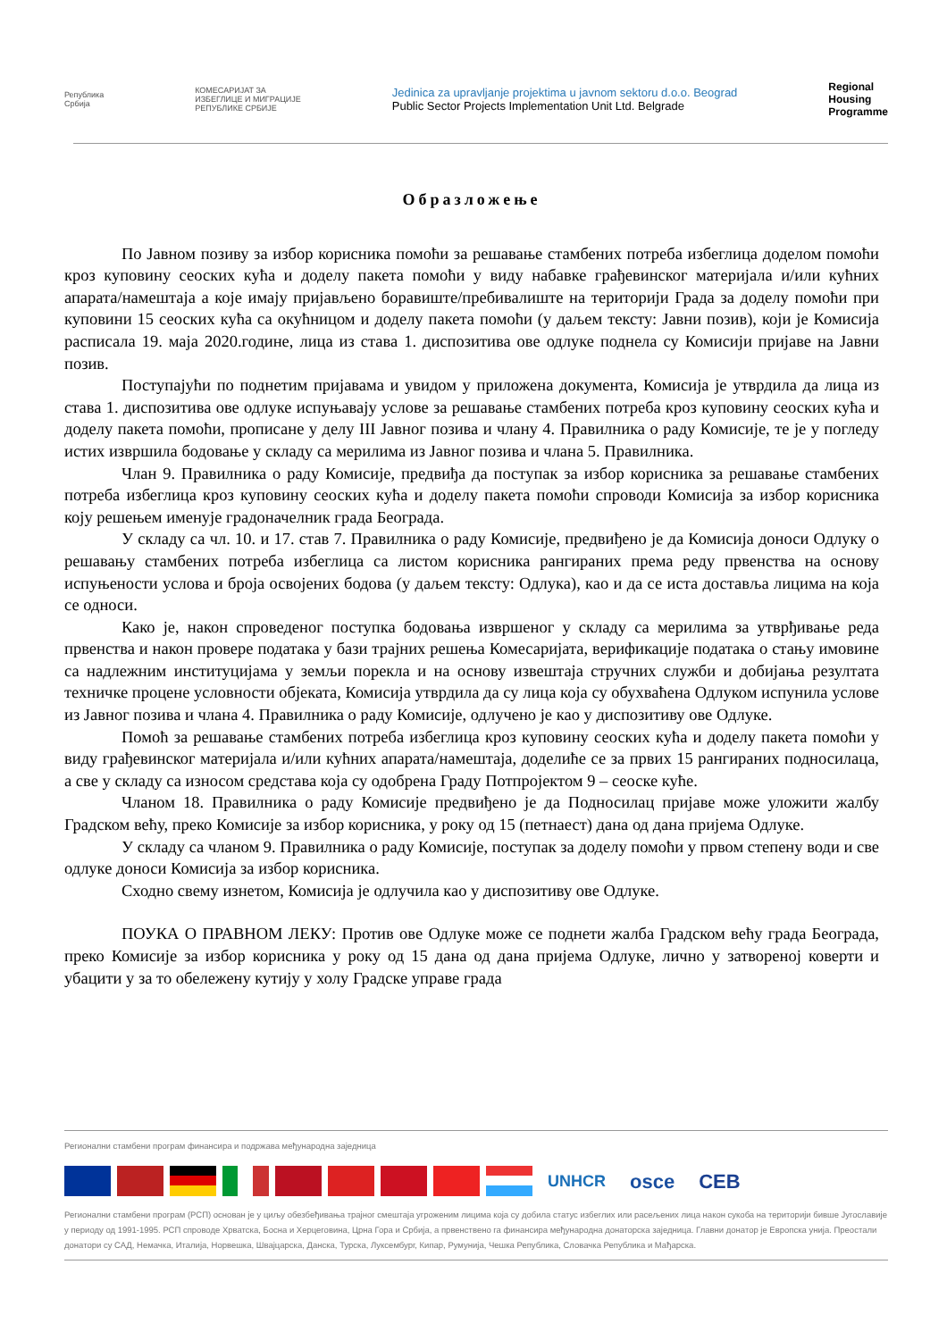Република
Србија
КОМЕСАРИЈАТ ЗА
ИЗБЕГЛИЦЕ И МИГРАЦИЈЕ
РЕПУБЛИКЕ СРБИЈЕ
Jedinica za upravljanje projektima u javnom sektoru d.o.o. Beograd
Public Sector Projects Implementation Unit Ltd. Belgrade
Regional
Housing
Programme
Образложење
По Јавном позиву за избор корисника помоћи за решавање стамбених потреба избеглица доделом помоћи кроз куповину сеоских кућа и доделу пакета помоћи у виду набавке грађевинског материјала и/или кућних апарата/намештаја а које имају пријављено боравиште/пребивалиште на територији Града за доделу помоћи при куповини 15 сеоских кућа са окућницом и доделу пакета помоћи (у даљем тексту: Јавни позив), који је Комисија расписала 19. маја 2020.године, лица из става 1. диспозитива ове одлуке поднела су Комисији пријаве на Јавни позив.
Поступајући по поднетим пријавама и увидом у приложена документа, Комисија је утврдила да лица из става 1. диспозитива ове одлуке испуњавају услове за решавање стамбених потреба кроз куповину сеоских кућа и доделу пакета помоћи, прописане у делу III Јавног позива и члану 4. Правилника о раду Комисије, те је у погледу истих извршила бодовање у складу са мерилима из Јавног позива и члана 5. Правилника.
Члан 9. Правилника о раду Комисије, предвиђа да поступак за избор корисника за решавање стамбених потреба избеглица кроз куповину сеоских кућа и доделу пакета помоћи спроводи Комисија за избор корисника коју решењем именује градоначелник града Београда.
У складу са чл. 10. и 17. став 7. Правилника о раду Комисије, предвиђено је да Комисија доноси Одлуку о решавању стамбених потреба избеглица са листом корисника рангираних према реду првенства на основу испуњености услова и броја освојених бодова (у даљем тексту: Одлука), као и да се иста доставља лицима на која се односи.
Како је, након спроведеног поступка бодовања извршеног у складу са мерилима за утврђивање реда првенства и након провере података у бази трајних решења Комесаријата, верификације података о стању имовине са надлежним институцијама у земљи порекла и на основу извештаја стручних служби и добијања резултата техничке процене условности објеката, Комисија утврдила да су лица која су обухваћена Одлуком испунила услове из Јавног позива и члана 4. Правилника о раду Комисије, одлучено је као у диспозитиву ове Одлуке.
Помоћ за решавање стамбених потреба избеглица кроз куповину сеоских кућа и доделу пакета помоћи у виду грађевинског материјала и/или кућних апарата/намештаја, доделиће се за првих 15 рангираних подносилаца, а све у складу са износом средстава која су одобрена Граду Потпројектом 9 – сеоске куће.
Чланом 18. Правилника о раду Комисије предвиђено је да Подносилац пријаве може уложити жалбу Градском већу, преко Комисије за избор корисника, у року од 15 (петнаест) дана од дана пријема Одлуке.
У складу са чланом 9. Правилника о раду Комисије, поступак за доделу помоћи у првом степену води и све одлуке доноси Комисија за избор корисника.
Сходно свему изнетом, Комисија је одлучила као у диспозитиву ове Одлуке.
ПОУКА О ПРАВНОМ ЛЕКУ: Против ове Одлуке може се поднети жалба Градском већу града Београда, преко Комисије за избор корисника у року од 15 дана од дана пријема Одлуке, лично у затвореној коверти и убацити у за то обележену кутију у холу Градске управе града
Регионални стамбени програм финансира и подржава међународна заједница
UNHCR osce CEB
Регионални стамбени програм (РСП) основан је у циљу обезбеђивања трајног смештаја угроженим лицима која су добила статус избеглих или расељених лица након сукоба на територији бивше Југославије у периоду од 1991-1995. РСП спроводе Хрватска, Босна и Херцеговина, Црна Гора и Србија, а првенствено га финансира међународна донаторска заједница. Главни донатор је Европска унија. Преостали донатори су САД, Немачка, Италија, Норвешка, Швајцарска, Данска, Турска, Луксембург, Кипар, Румунија, Чешка Република, Словачка Република и Мађарска.